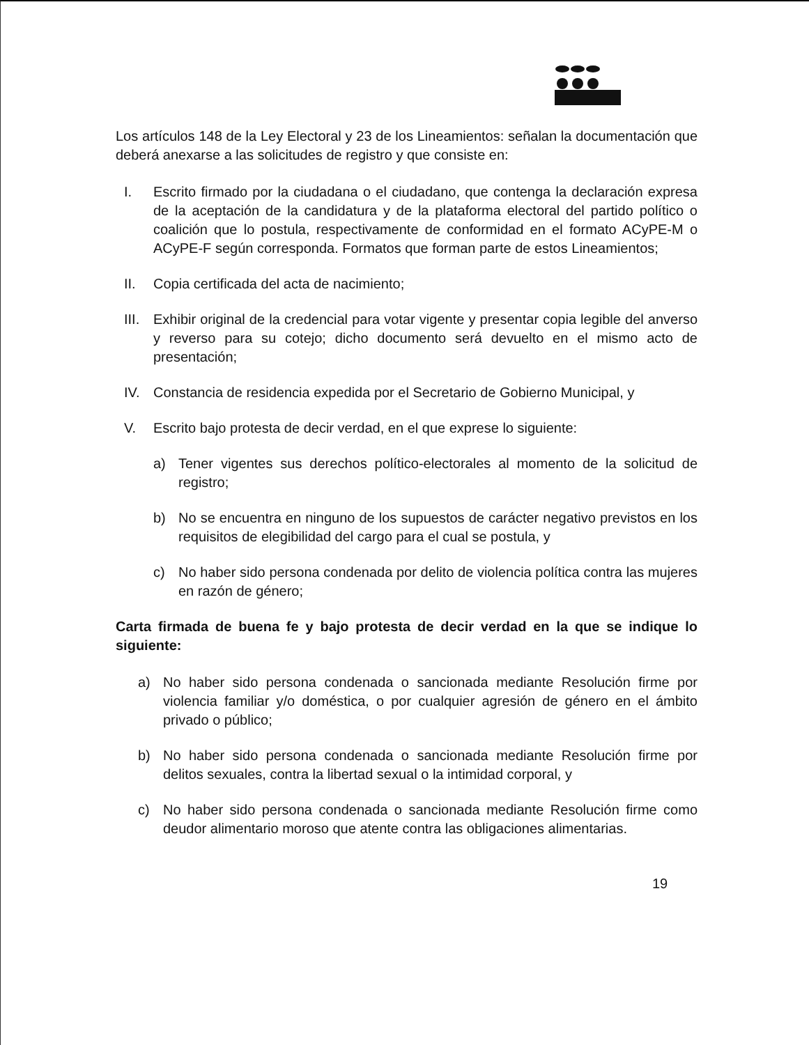Los artículos 148 de la Ley Electoral y 23 de los Lineamientos: señalan la documentación que deberá anexarse a las solicitudes de registro y que consiste en:
I. Escrito firmado por la ciudadana o el ciudadano, que contenga la declaración expresa de la aceptación de la candidatura y de la plataforma electoral del partido político o coalición que lo postula, respectivamente de conformidad en el formato ACyPE-M o ACyPE-F según corresponda. Formatos que forman parte de estos Lineamientos;
II. Copia certificada del acta de nacimiento;
III. Exhibir original de la credencial para votar vigente y presentar copia legible del anverso y reverso para su cotejo; dicho documento será devuelto en el mismo acto de presentación;
IV. Constancia de residencia expedida por el Secretario de Gobierno Municipal, y
V. Escrito bajo protesta de decir verdad, en el que exprese lo siguiente:
a) Tener vigentes sus derechos político-electorales al momento de la solicitud de registro;
b) No se encuentra en ninguno de los supuestos de carácter negativo previstos en los requisitos de elegibilidad del cargo para el cual se postula, y
c) No haber sido persona condenada por delito de violencia política contra las mujeres en razón de género;
Carta firmada de buena fe y bajo protesta de decir verdad en la que se indique lo siguiente:
a) No haber sido persona condenada o sancionada mediante Resolución firme por violencia familiar y/o doméstica, o por cualquier agresión de género en el ámbito privado o público;
b) No haber sido persona condenada o sancionada mediante Resolución firme por delitos sexuales, contra la libertad sexual o la intimidad corporal, y
c) No haber sido persona condenada o sancionada mediante Resolución firme como deudor alimentario moroso que atente contra las obligaciones alimentarias.
19